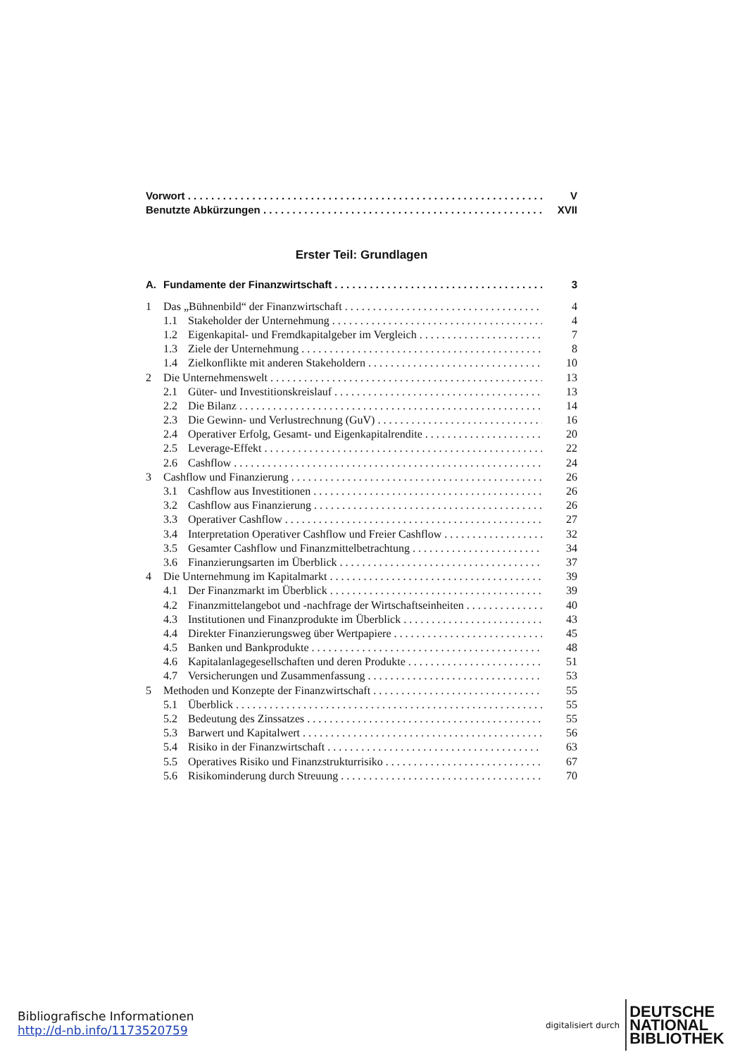Vorwort V
Benutzte Abkürzungen XVII
Erster Teil: Grundlagen
A. Fundamente der Finanzwirtschaft 3
1 Das „Bühnenbild“ der Finanzwirtschaft 4
1.1 Stakeholder der Unternehmung 4
1.2 Eigenkapital- und Fremdkapitalgeber im Vergleich 7
1.3 Ziele der Unternehmung 8
1.4 Zielkonflikte mit anderen Stakeholdern 10
2 Die Unternehmenswelt 13
2.1 Güter- und Investitionskreislauf 13
2.2 Die Bilanz 14
2.3 Die Gewinn- und Verlustrechnung (GuV) 16
2.4 Operativer Erfolg, Gesamt- und Eigenkapitalrendite 20
2.5 Leverage-Effekt 22
2.6 Cashflow 24
3 Cashflow und Finanzierung 26
3.1 Cashflow aus Investitionen 26
3.2 Cashflow aus Finanzierung 26
3.3 Operativer Cashflow 27
3.4 Interpretation Operativer Cashflow und Freier Cashflow 32
3.5 Gesamter Cashflow und Finanzmittelbetrachtung 34
3.6 Finanzierungsarten im Überblick 37
4 Die Unternehmung im Kapitalmarkt 39
4.1 Der Finanzmarkt im Überblick 39
4.2 Finanzmittelangebot und -nachfrage der Wirtschaftseinheiten 40
4.3 Institutionen und Finanzprodukte im Überblick 43
4.4 Direkter Finanzierungsweg über Wertpapiere 45
4.5 Banken und Bankprodukte 48
4.6 Kapitalanlagegesellschaften und deren Produkte 51
4.7 Versicherungen und Zusammenfassung 53
5 Methoden und Konzepte der Finanzwirtschaft 55
5.1 Überblick 55
5.2 Bedeutung des Zinssatzes 55
5.3 Barwert und Kapitalwert 56
5.4 Risiko in der Finanzwirtschaft 63
5.5 Operatives Risiko und Finanzstrukturrisiko 67
5.6 Risikominderung durch Streuung 70
Bibliografische Informationen
http://d-nb.info/1173520759
digitalisiert durch
DEUTSCHE
NATIONAL
BIBLIOTHEK